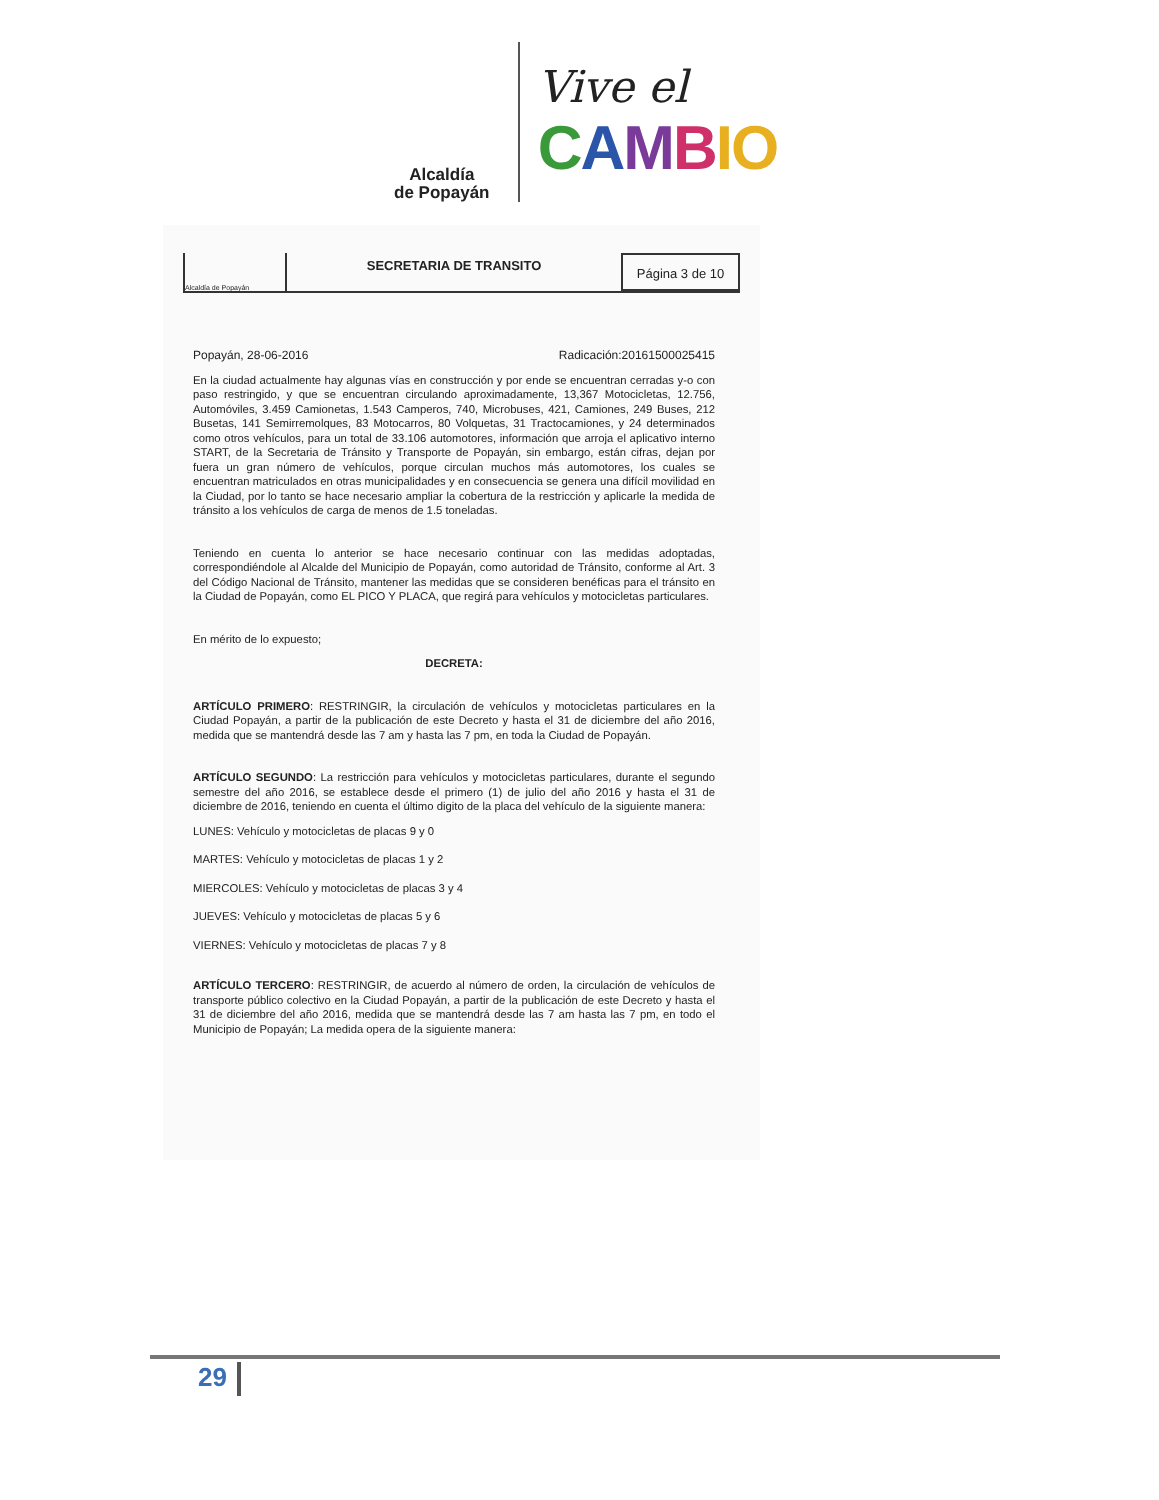Alcaldía
de Popayán
Vive el
CAMBIO
Alcaldía de Popayán
SECRETARIA DE TRANSITO
Página 3 de 10
Popayán, 28-06-2016 Radicación:20161500025415
En la ciudad actualmente hay algunas vías en construcción y por ende se encuentran cerradas y-o con paso restringido, y que se encuentran circulando aproximadamente, 13,367 Motocicletas, 12.756, Automóviles, 3.459 Camionetas, 1.543 Camperos, 740, Microbuses, 421, Camiones, 249 Buses, 212 Busetas, 141 Semirremolques, 83 Motocarros, 80 Volquetas, 31 Tractocamiones, y 24 determinados como otros vehículos, para un total de 33.106 automotores, información que arroja el aplicativo interno START, de la Secretaria de Tránsito y Transporte de Popayán, sin embargo, están cifras, dejan por fuera un gran número de vehículos, porque circulan muchos más automotores, los cuales se encuentran matriculados en otras municipalidades y en consecuencia se genera una difícil movilidad en la Ciudad, por lo tanto se hace necesario ampliar la cobertura de la restricción y aplicarle la medida de tránsito a los vehículos de carga de menos de 1.5 toneladas.
Teniendo en cuenta lo anterior se hace necesario continuar con las medidas adoptadas, correspondiéndole al Alcalde del Municipio de Popayán, como autoridad de Tránsito, conforme al Art. 3 del Código Nacional de Tránsito, mantener las medidas que se consideren benéficas para el tránsito en la Ciudad de Popayán, como EL PICO Y PLACA, que regirá para vehículos y motocicletas particulares.
En mérito de lo expuesto;
DECRETA:
ARTÍCULO PRIMERO: RESTRINGIR, la circulación de vehículos y motocicletas particulares en la Ciudad Popayán, a partir de la publicación de este Decreto y hasta el 31 de diciembre del año 2016, medida que se mantendrá desde las 7 am y hasta las 7 pm, en toda la Ciudad de Popayán.
ARTÍCULO SEGUNDO: La restricción para vehículos y motocicletas particulares, durante el segundo semestre del año 2016, se establece desde el primero (1) de julio del año 2016 y hasta el 31 de diciembre de 2016, teniendo en cuenta el último digito de la placa del vehículo de la siguiente manera:
LUNES: Vehículo y motocicletas de placas 9 y 0
MARTES: Vehículo y motocicletas de placas 1 y 2
MIERCOLES: Vehículo y motocicletas de placas 3 y 4
JUEVES: Vehículo y motocicletas de placas 5 y 6
VIERNES: Vehículo y motocicletas de placas 7 y 8
ARTÍCULO TERCERO: RESTRINGIR, de acuerdo al número de orden, la circulación de vehículos de transporte público colectivo en la Ciudad Popayán, a partir de la publicación de este Decreto y hasta el 31 de diciembre del año 2016, medida que se mantendrá desde las 7 am hasta las 7 pm, en todo el Municipio de Popayán; La medida opera de la siguiente manera:
29